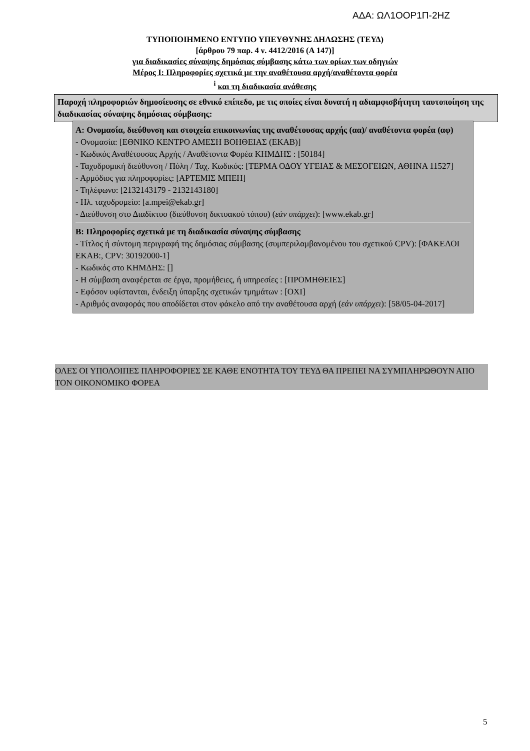ΑΔΑ: ΩΛ1ΟΟΡ1Π-2ΗΖ
ΤΥΠΟΠΟΙΗΜΕΝΟ ΕΝΤΥΠΟ ΥΠΕΥΘΥΝΗΣ ΔΗΛΩΣΗΣ (ΤΕΥΔ)
[άρθρου 79 παρ. 4 ν. 4412/2016 (Α 147)]
για διαδικασίες σύναψης δημόσιας σύμβασης κάτω των ορίων των οδηγιών
Μέρος Ι: Πληροφορίες σχετικά με την αναθέτουσα αρχή/αναθέτοντα φορέα
<sup>i</sup> και τη διαδικασία ανάθεσης
Παροχή πληροφοριών δημοσίευσης σε εθνικό επίπεδο, με τις οποίες είναι δυνατή η αδιαμφισβήτητη ταυτοποίηση της διαδικασίας σύναψης δημόσιας σύμβασης:
Α: Ονομασία, διεύθυνση και στοιχεία επικοινωνίας της αναθέτουσας αρχής (αα)/ αναθέτοντα φορέα (αφ)
- Ονομασία: [ΕΘΝΙΚΟ ΚΕΝΤΡΟ ΑΜΕΣΗ ΒΟΗΘΕΙΑΣ (ΕΚΑΒ)]
- Κωδικός Αναθέτουσας Αρχής / Αναθέτοντα Φορέα ΚΗΜΔΗΣ : [50184]
- Ταχυδρομική διεύθυνση / Πόλη / Ταχ. Κωδικός: [ΤΕΡΜΑ ΟΔΟΥ ΥΓΕΙΑΣ & ΜΕΣΟΓΕΙΩΝ, ΑΘΗΝΑ 11527]
- Αρμόδιος για πληροφορίες: [ΑΡΤΕΜΙΣ ΜΠΕΗ]
- Τηλέφωνο: [2132143179 - 2132143180]
- Ηλ. ταχυδρομείο: [a.mpei@ekab.gr]
- Διεύθυνση στο Διαδίκτυο (διεύθυνση δικτυακού τόπου) (εάν υπάρχει): [www.ekab.gr]
Β: Πληροφορίες σχετικά με τη διαδικασία σύναψης σύμβασης
- Τίτλος ή σύντομη περιγραφή της δημόσιας σύμβασης (συμπεριλαμβανομένου του σχετικού CPV): [ΦΑΚΕΛΟΙ ΕΚΑΒ:, CPV: 30192000-1]
- Κωδικός στο ΚΗΜΔΗΣ: []
- Η σύμβαση αναφέρεται σε έργα, προμήθειες, ή υπηρεσίες : [ΠΡΟΜΗΘΕΙΕΣ]
- Εφόσον υφίστανται, ένδειξη ύπαρξης σχετικών τμημάτων : [ΟΧΙ]
- Αριθμός αναφοράς που αποδίδεται στον φάκελο από την αναθέτουσα αρχή (εάν υπάρχει): [58/05-04-2017]
ΟΛΕΣ ΟΙ ΥΠΟΛΟΙΠΕΣ ΠΛΗΡΟΦΟΡΙΕΣ ΣΕ ΚΑΘΕ ΕΝΟΤΗΤΑ ΤΟΥ ΤΕΥΔ ΘΑ ΠΡΕΠΕΙ ΝΑ ΣΥΜΠΛΗΡΩΘΟΥΝ ΑΠΟ ΤΟΝ ΟΙΚΟΝΟΜΙΚΟ ΦΟΡΕΑ
5